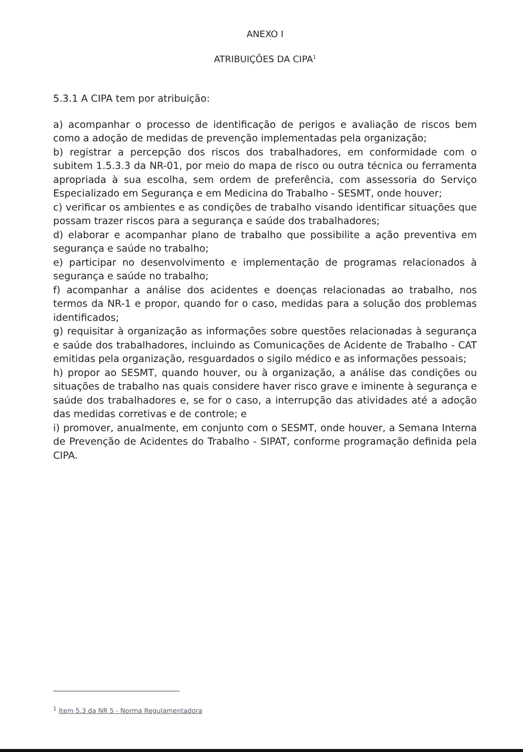ANEXO I
ATRIBUIÇÕES DA CIPA<sup>1</sup>
5.3.1 A CIPA tem por atribuição:
a) acompanhar o processo de identificação de perigos e avaliação de riscos bem como a adoção de medidas de prevenção implementadas pela organização;
b) registrar a percepção dos riscos dos trabalhadores, em conformidade com o subitem 1.5.3.3 da NR-01, por meio do mapa de risco ou outra técnica ou ferramenta apropriada à sua escolha, sem ordem de preferência, com assessoria do Serviço Especializado em Segurança e em Medicina do Trabalho - SESMT, onde houver;
c) verificar os ambientes e as condições de trabalho visando identificar situações que possam trazer riscos para a segurança e saúde dos trabalhadores;
d) elaborar e acompanhar plano de trabalho que possibilite a ação preventiva em segurança e saúde no trabalho;
e) participar no desenvolvimento e implementação de programas relacionados à segurança e saúde no trabalho;
f) acompanhar a análise dos acidentes e doenças relacionadas ao trabalho, nos termos da NR-1 e propor, quando for o caso, medidas para a solução dos problemas identificados;
g) requisitar à organização as informações sobre questões relacionadas à segurança e saúde dos trabalhadores, incluindo as Comunicações de Acidente de Trabalho - CAT emitidas pela organização, resguardados o sigilo médico e as informações pessoais;
h) propor ao SESMT, quando houver, ou à organização, a análise das condições ou situações de trabalho nas quais considere haver risco grave e iminente à segurança e saúde dos trabalhadores e, se for o caso, a interrupção das atividades até a adoção das medidas corretivas e de controle; e
i) promover, anualmente, em conjunto com o SESMT, onde houver, a Semana Interna de Prevenção de Acidentes do Trabalho - SIPAT, conforme programação definida pela CIPA.
<sup>1</sup> Item 5.3 da NR 5 - Norma Regulamentadora